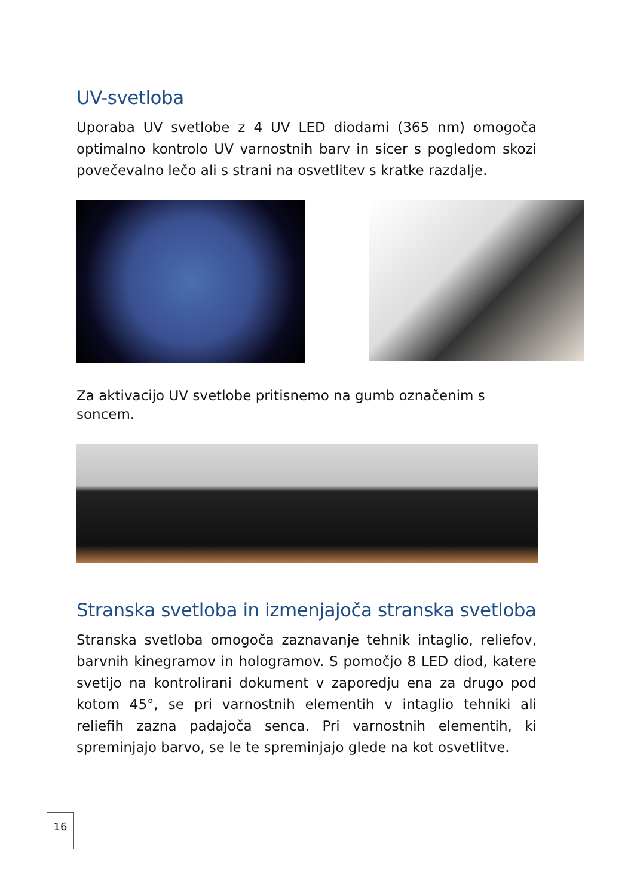UV-svetloba
Uporaba UV svetlobe z 4 UV LED diodami (365 nm) omogoča optimalno kontrolo UV varnostnih barv in sicer s pogledom skozi povečevalno lečo ali s strani na osvetlitev s kratke razdalje.
Za aktivacijo UV svetlobe pritisnemo na gumb označenim s soncem.
Stranska svetloba in izmenjajoča stranska svetloba
Stranska svetloba omogoča zaznavanje tehnik intaglio, reliefov, barvnih kinegramov in hologramov. S pomočjo 8 LED diod, katere svetijo na kontrolirani dokument v zaporedju ena za drugo pod kotom 45°, se pri varnostnih elementih v intaglio tehniki ali reliefih zazna padajoča senca. Pri varnostnih elementih, ki spreminjajo barvo, se le te spreminjajo glede na kot osvetlitve.
16